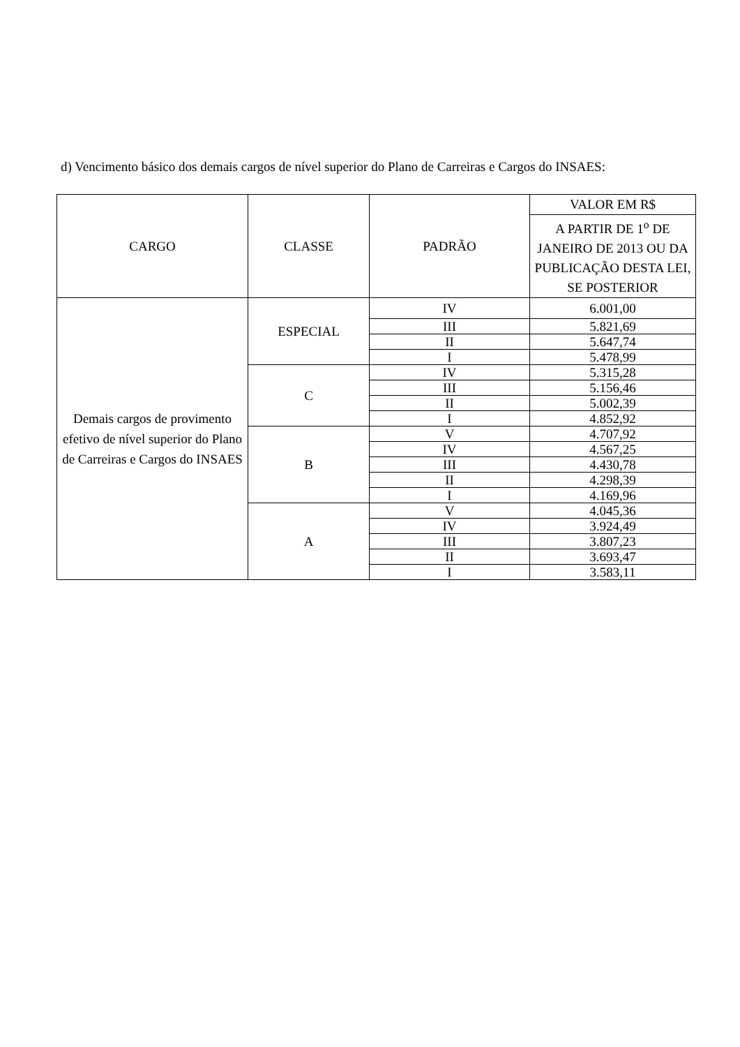d) Vencimento básico dos demais cargos de nível superior do Plano de Carreiras e Cargos do INSAES:
| CARGO | CLASSE | PADRÃO | VALOR EM R$ |
| --- | --- | --- | --- |
| | | | A PARTIR DE 1<sup>o</sup> DE JANEIRO DE 2013 OU DA PUBLICAÇÃO DESTA LEI, SE POSTERIOR |
| Demais cargos de provimento efetivo de nível superior do Plano de Carreiras e Cargos do INSAES | ESPECIAL | IV | 6.001,00 |
| | | III | 5.821,69 |
| | | II | 5.647,74 |
| | | I | 5.478,99 |
| | C | IV | 5.315,28 |
| | | III | 5.156,46 |
| | | II | 5.002,39 |
| | | I | 4.852,92 |
| | B | V | 4.707,92 |
| | | IV | 4.567,25 |
| | | III | 4.430,78 |
| | | II | 4.298,39 |
| | | I | 4.169,96 |
| | A | V | 4.045,36 |
| | | IV | 3.924,49 |
| | | III | 3.807,23 |
| | | II | 3.693,47 |
| | | I | 3.583,11 |